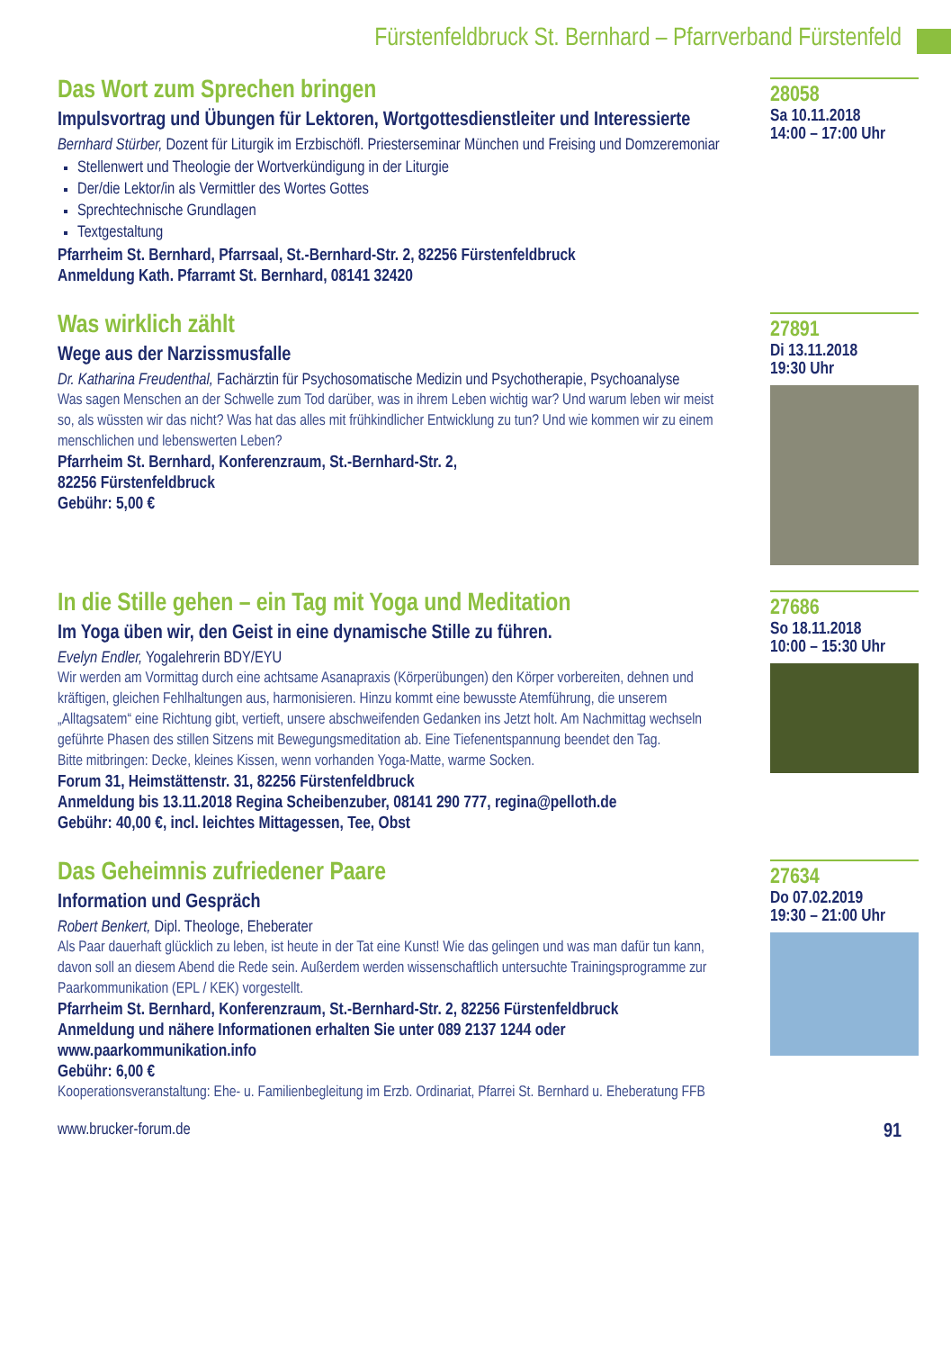Fürstenfeldbruck St. Bernhard – Pfarrverband Fürstenfeld
Das Wort zum Sprechen bringen
Impulsvortrag und Übungen für Lektoren, Wortgottesdienstleiter und Interessierte
Bernhard Stürber, Dozent für Liturgik im Erzbischöfl. Priesterseminar München und Freising und Domzeremoniar
Stellenwert und Theologie der Wortverkündigung in der Liturgie
Der/die Lektor/in als Vermittler des Wortes Gottes
Sprechtechnische Grundlagen
Textgestaltung
Pfarrheim St. Bernhard, Pfarrsaal, St.-Bernhard-Str. 2, 82256 Fürstenfeldbruck
Anmeldung Kath. Pfarramt St. Bernhard, 08141 32420
28058
Sa 10.11.2018
14:00 – 17:00 Uhr
Was wirklich zählt
Wege aus der Narzissmusfalle
Dr. Katharina Freudenthal, Fachärztin für Psychosomatische Medizin und Psychotherapie, Psychoanalyse
Was sagen Menschen an der Schwelle zum Tod darüber, was in ihrem Leben wichtig war? Und warum leben wir meist so, als wüssten wir das nicht? Was hat das alles mit frühkindlicher Entwicklung zu tun? Und wie kommen wir zu einem menschlichen und lebenswerten Leben?
Pfarrheim St. Bernhard, Konferenzraum, St.-Bernhard-Str. 2,
82256 Fürstenfeldbruck
Gebühr: 5,00 €
27891
Di 13.11.2018
19:30 Uhr
In die Stille gehen – ein Tag mit Yoga und Meditation
Im Yoga üben wir, den Geist in eine dynamische Stille zu führen.
Evelyn Endler, Yogalehrerin BDY/EYU
Wir werden am Vormittag durch eine achtsame Asanapraxis (Körperübungen) den Körper vorbereiten, dehnen und kräftigen, gleichen Fehlhaltungen aus, harmonisieren. Hinzu kommt eine bewusste Atemführung, die unserem „Alltagsatem“ eine Richtung gibt, vertieft, unsere abschweifenden Gedanken ins Jetzt holt. Am Nachmittag wechseln geführte Phasen des stillen Sitzens mit Bewegungsmeditation ab. Eine Tiefenentspannung beendet den Tag.
Bitte mitbringen: Decke, kleines Kissen, wenn vorhanden Yoga-Matte, warme Socken.
Forum 31, Heimstättenstr. 31, 82256 Fürstenfeldbruck
Anmeldung bis 13.11.2018 Regina Scheibenzuber, 08141 290 777, regina@pelloth.de
Gebühr: 40,00 €, incl. leichtes Mittagessen, Tee, Obst
27686
So 18.11.2018
10:00 – 15:30 Uhr
Das Geheimnis zufriedener Paare
Information und Gespräch
Robert Benkert, Dipl. Theologe, Eheberater
Als Paar dauerhaft glücklich zu leben, ist heute in der Tat eine Kunst! Wie das gelingen und was man dafür tun kann, davon soll an diesem Abend die Rede sein. Außerdem werden wissenschaftlich untersuchte Trainingsprogramme zur Paarkommunikation (EPL / KEK) vorgestellt.
Pfarrheim St. Bernhard, Konferenzraum, St.-Bernhard-Str. 2, 82256 Fürstenfeldbruck
Anmeldung und nähere Informationen erhalten Sie unter 089 2137 1244 oder www.paarkommunikation.info
Gebühr: 6,00 €
Kooperationsveranstaltung: Ehe- u. Familienbegleitung im Erzb. Ordinariat, Pfarrei St. Bernhard u. Eheberatung FFB
27634
Do 07.02.2019
19:30 – 21:00 Uhr
www.brucker-forum.de 91